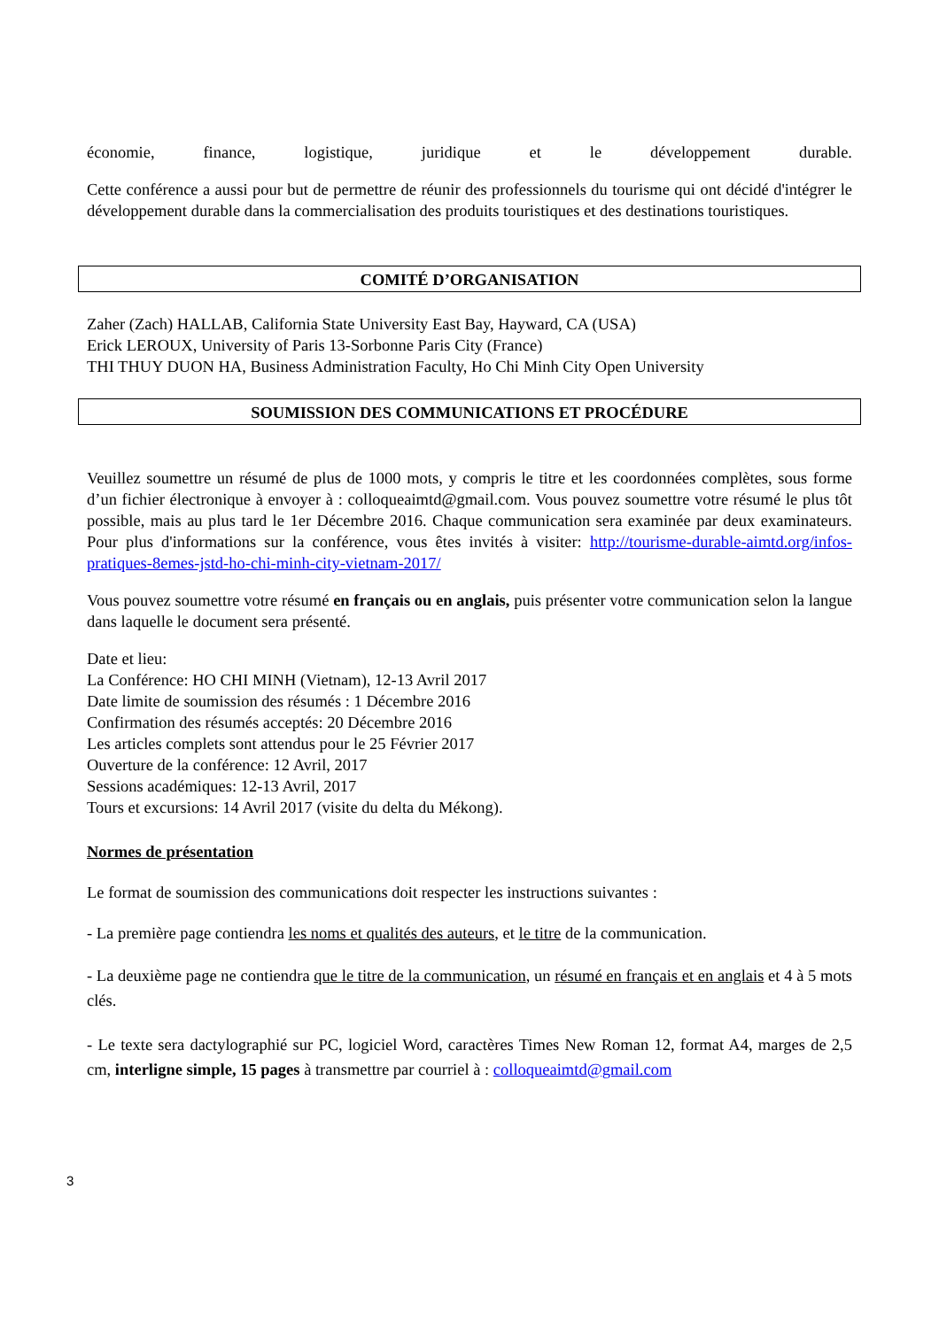économie, finance, logistique, juridique et le développement durable.
Cette conférence a aussi pour but de permettre de réunir des professionnels du tourisme qui ont décidé d'intégrer le développement durable dans la commercialisation des produits touristiques et des destinations touristiques.
COMITÉ D’ORGANISATION
Zaher (Zach) HALLAB, California State University East Bay, Hayward, CA (USA)
Erick LEROUX, University of Paris 13-Sorbonne Paris City (France)
THI THUY DUON HA, Business Administration Faculty, Ho Chi Minh City Open University
SOUMISSION DES COMMUNICATIONS ET PROCÉDURE
Veuillez soumettre un résumé de plus de 1000 mots, y compris le titre et les coordonnées complètes, sous forme d’un fichier électronique à envoyer à : colloqueaimtd@gmail.com. Vous pouvez soumettre votre résumé le plus tôt possible, mais au plus tard le 1er Décembre 2016. Chaque communication sera examinée par deux examinateurs. Pour plus d'informations sur la conférence, vous êtes invités à visiter: http://tourisme-durable-aimtd.org/infos-pratiques-8emes-jstd-ho-chi-minh-city-vietnam-2017/
Vous pouvez soumettre votre résumé en français ou en anglais, puis présenter votre communication selon la langue dans laquelle le document sera présenté.
Date et lieu:
La Conférence: HO CHI MINH (Vietnam), 12-13 Avril 2017
Date limite de soumission des résumés : 1 Décembre 2016
Confirmation des résumés acceptés: 20 Décembre 2016
Les articles complets sont attendus pour le 25 Février 2017
Ouverture de la conférence: 12 Avril, 2017
Sessions académiques: 12-13 Avril, 2017
Tours et excursions: 14 Avril 2017 (visite du delta du Mékong).
Normes de présentation
Le format de soumission des communications doit respecter les instructions suivantes :
- La première page contiendra les noms et qualités des auteurs, et le titre de la communication.
- La deuxième page ne contiendra que le titre de la communication, un résumé en français et en anglais et 4 à 5 mots clés.
- Le texte sera dactylographié sur PC, logiciel Word, caractères Times New Roman 12, format A4, marges de 2,5 cm, interligne simple, 15 pages à transmettre par courriel à : colloqueaimtd@gmail.com
3